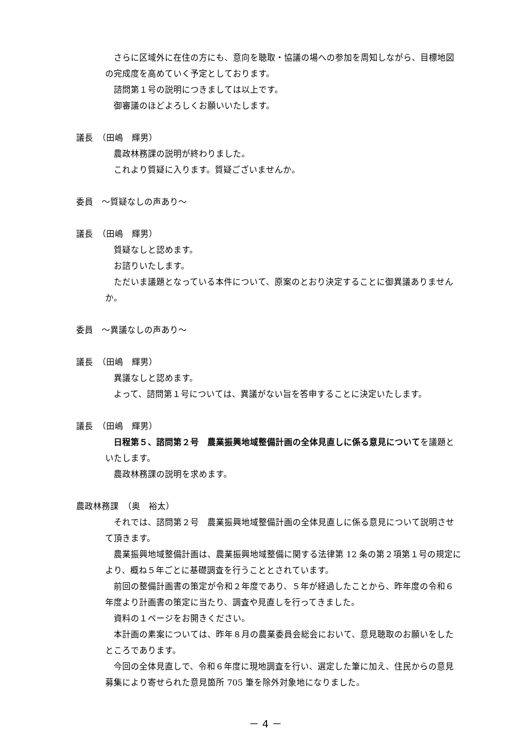さらに区域外に在住の方にも、意向を聴取・協議の場への参加を周知しながら、目標地図の完成度を高めていく予定としております。
諮問第１号の説明につきましては以上です。
御審議のほどよろしくお願いいたします。
議長　（田嶋　輝男）
農政林務課の説明が終わりました。
これより質疑に入ります。質疑ございませんか。
委員　～質疑なしの声あり～
議長　（田嶋　輝男）
質疑なしと認めます。
お諮りいたします。
ただいま議題となっている本件について、原案のとおり決定することに御異議ありませんか。
委員　～異議なしの声あり～
議長　（田嶋　輝男）
異議なしと認めます。
よって、諮問第１号については、異議がない旨を答申することに決定いたします。
議長　（田嶋　輝男）
日程第５、諮問第２号　農業振興地域整備計画の全体見直しに係る意見についてを議題といたします。
農政林務課の説明を求めます。
農政林務課　（奥　裕太）
それでは、諮問第２号　農業振興地域整備計画の全体見直しに係る意見について説明させて頂きます。
農業振興地域整備計画は、農業振興地域整備に関する法律第 12 条の第２項第１号の規定により、概ね５年ごとに基礎調査を行うこととされています。
前回の整備計画書の策定が令和２年度であり、５年が経過したことから、昨年度の令和６年度より計画書の策定に当たり、調査や見直しを行ってきました。
資料の１ページをお開きください。
本計画の素案については、昨年８月の農業委員会総会において、意見聴取のお願いをしたところであります。
今回の全体見直しで、令和６年度に現地調査を行い、選定した筆に加え、住民からの意見募集により寄せられた意見箇所 705 筆を除外対象地になりました。
－ 4 －